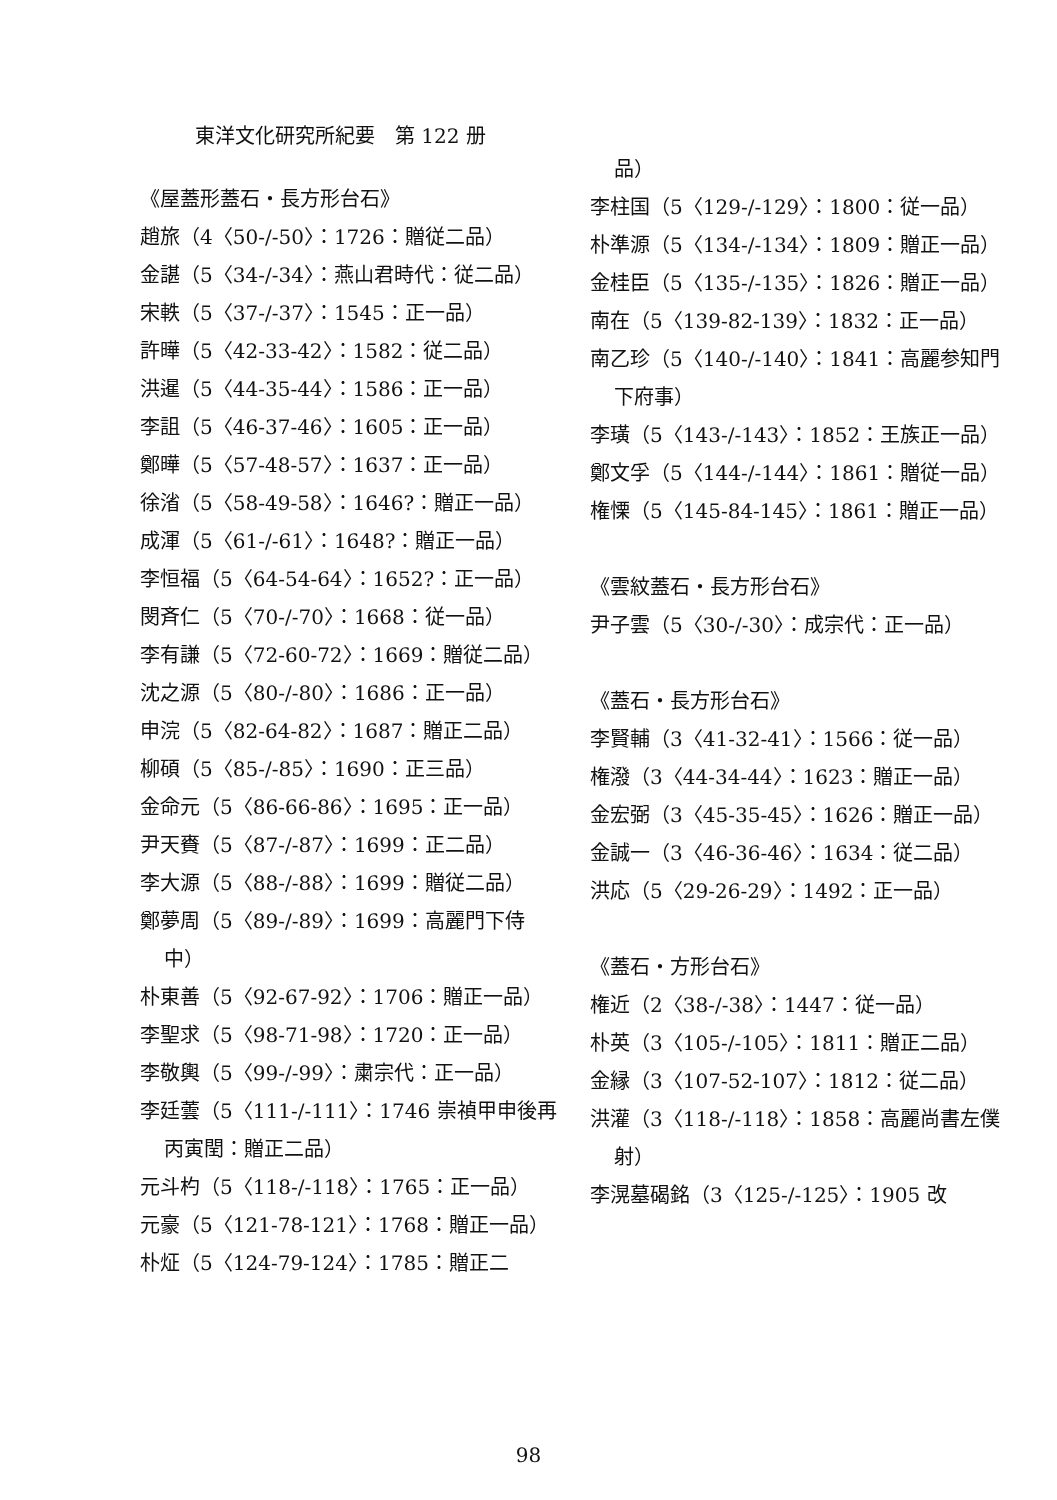東洋文化研究所紀要　第 122 册
《屋蓋形蓋石・長方形台石》
趙旅（4〈50-/-50〉：1726：贈従二品）
金諶（5〈34-/-34〉：燕山君時代：従二品）
宋軼（5〈37-/-37〉：1545：正一品）
許曄（5〈42-33-42〉：1582：従二品）
洪暹（5〈44-35-44〉：1586：正一品）
李詛（5〈46-37-46〉：1605：正一品）
鄭曄（5〈57-48-57〉：1637：正一品）
徐渻（5〈58-49-58〉：1646?：贈正一品）
成渾（5〈61-/-61〉：1648?：贈正一品）
李恒福（5〈64-54-64〉：1652?：正一品）
閔斉仁（5〈70-/-70〉：1668：従一品）
李有謙（5〈72-60-72〉：1669：贈従二品）
沈之源（5〈80-/-80〉：1686：正一品）
申浣（5〈82-64-82〉：1687：贈正二品）
柳碩（5〈85-/-85〉：1690：正三品）
金命元（5〈86-66-86〉：1695：正一品）
尹天賚（5〈87-/-87〉：1699：正二品）
李大源（5〈88-/-88〉：1699：贈従二品）
鄭夢周（5〈89-/-89〉：1699：高麗門下侍中）
朴東善（5〈92-67-92〉：1706：贈正一品）
李聖求（5〈98-71-98〉：1720：正一品）
李敬輿（5〈99-/-99〉：粛宗代：正一品）
李廷蕓（5〈111-/-111〉：1746 崇禎甲申後再丙寅閏：贈正二品）
元斗杓（5〈118-/-118〉：1765：正一品）
元豪（5〈121-78-121〉：1768：贈正一品）
朴炡（5〈124-79-124〉：1785：贈正二
品）
李柱国（5〈129-/-129〉：1800：従一品）
朴準源（5〈134-/-134〉：1809：贈正一品）
金桂臣（5〈135-/-135〉：1826：贈正一品）
南在（5〈139-82-139〉：1832：正一品）
南乙珍（5〈140-/-140〉：1841：高麗参知門下府事）
李璜（5〈143-/-143〉：1852：王族正一品）
鄭文孚（5〈144-/-144〉：1861：贈従一品）
権慄（5〈145-84-145〉：1861：贈正一品）
《雲紋蓋石・長方形台石》
尹子雲（5〈30-/-30〉：成宗代：正一品）
《蓋石・長方形台石》
李賢輔（3〈41-32-41〉：1566：従一品）
権潑（3〈44-34-44〉：1623：贈正一品）
金宏弼（3〈45-35-45〉：1626：贈正一品）
金誠一（3〈46-36-46〉：1634：従二品）
洪応（5〈29-26-29〉：1492：正一品）
《蓋石・方形台石》
権近（2〈38-/-38〉：1447：従一品）
朴英（3〈105-/-105〉：1811：贈正二品）
金縁（3〈107-52-107〉：1812：従二品）
洪灌（3〈118-/-118〉：1858：高麗尚書左僕射）
李滉墓碣銘（3〈125-/-125〉：1905 改
98